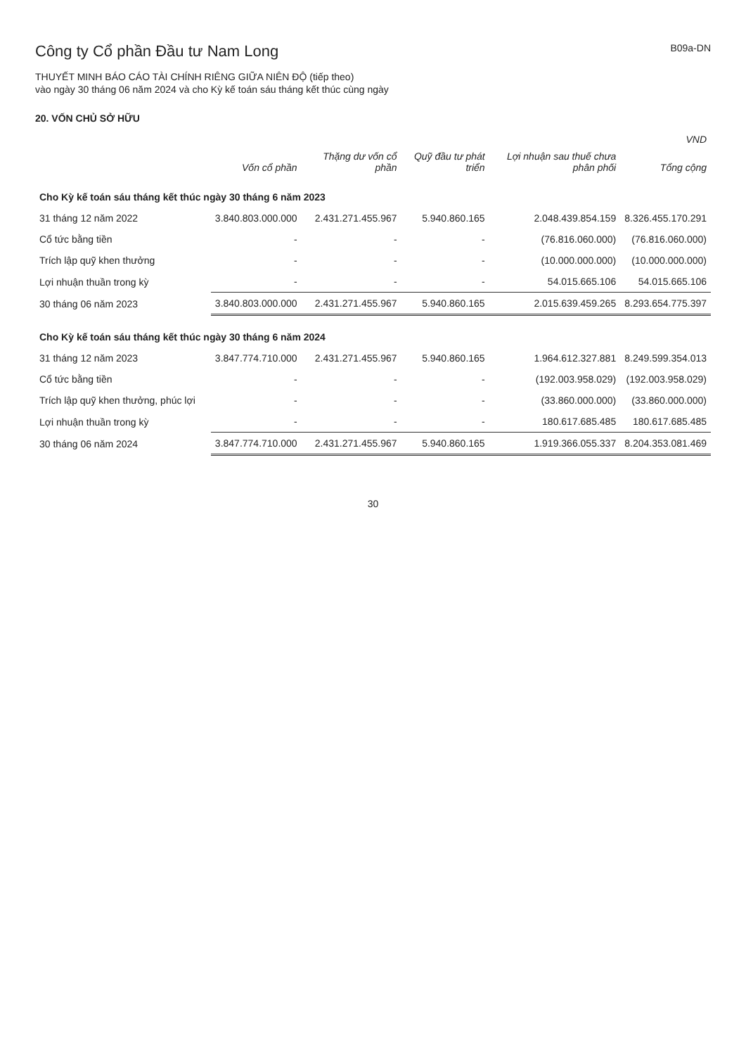Công ty Cổ phần Đầu tư Nam Long
B09a-DN
THUYẾT MINH BÁO CÁO TÀI CHÍNH RIÊNG GIỮA NIÊN ĐỘ (tiếp theo)
vào ngày 30 tháng 06 năm 2024 và cho Kỳ kế toán sáu tháng kết thúc cùng ngày
20. VỐN CHỦ SỞ HỮU
| | | | | | VND |
| --- | --- | --- | --- | --- | --- |
| | Vốn cổ phần | Thặng dư vốn cổ phần | Quỹ đầu tư phát triển | Lợi nhuận sau thuế chưa phân phối | Tổng cộng |
| Cho Kỳ kế toán sáu tháng kết thúc ngày 30 tháng 6 năm 2023 | | | | | |
| 31 tháng 12 năm 2022 | 3.840.803.000.000 | 2.431.271.455.967 | 5.940.860.165 | 2.048.439.854.159 | 8.326.455.170.291 |
| Cổ tức bằng tiền | - | - | - | (76.816.060.000) | (76.816.060.000) |
| Trích lập quỹ khen thưởng | - | - | - | (10.000.000.000) | (10.000.000.000) |
| Lợi nhuận thuần trong kỳ | - | - | - | 54.015.665.106 | 54.015.665.106 |
| 30 tháng 06 năm 2023 | 3.840.803.000.000 | 2.431.271.455.967 | 5.940.860.165 | 2.015.639.459.265 | 8.293.654.775.397 |
| Cho Kỳ kế toán sáu tháng kết thúc ngày 30 tháng 6 năm 2024 | | | | | |
| 31 tháng 12 năm 2023 | 3.847.774.710.000 | 2.431.271.455.967 | 5.940.860.165 | 1.964.612.327.881 | 8.249.599.354.013 |
| Cổ tức bằng tiền | - | - | - | (192.003.958.029) | (192.003.958.029) |
| Trích lập quỹ khen thưởng, phúc lợi | - | - | - | (33.860.000.000) | (33.860.000.000) |
| Lợi nhuận thuần trong kỳ | - | - | - | 180.617.685.485 | 180.617.685.485 |
| 30 tháng 06 năm 2024 | 3.847.774.710.000 | 2.431.271.455.967 | 5.940.860.165 | 1.919.366.055.337 | 8.204.353.081.469 |
30